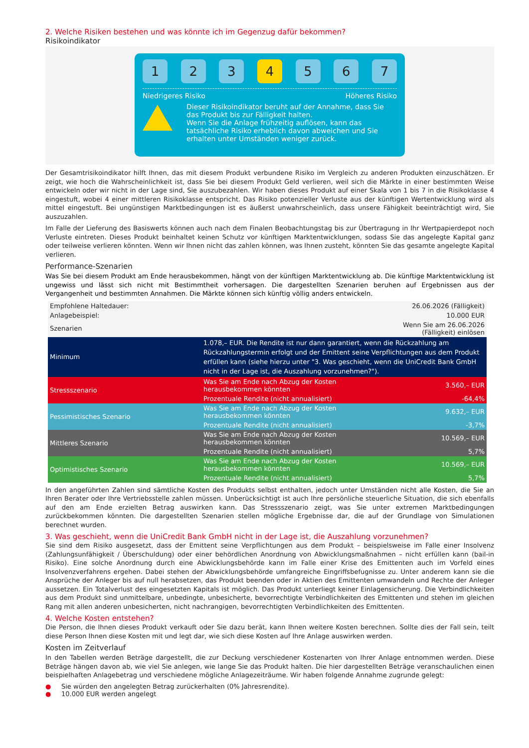2. Welche Risiken bestehen und was könnte ich im Gegenzug dafür bekommen?
Risikoindikator
1 2 3 4 5 6 7
Niedrigeres Risiko Höheres Risiko
Dieser Risikoindikator beruht auf der Annahme, dass Sie das Produkt bis zur Fälligkeit halten.
Wenn Sie die Anlage frühzeitig auflösen, kann das tatsächliche Risiko erheblich davon abweichen und Sie erhalten unter Umständen weniger zurück.
Der Gesamtrisikoindikator hilft Ihnen, das mit diesem Produkt verbundene Risiko im Vergleich zu anderen Produkten einzuschätzen. Er zeigt, wie hoch die Wahrscheinlichkeit ist, dass Sie bei diesem Produkt Geld verlieren, weil sich die Märkte in einer bestimmten Weise entwickeln oder wir nicht in der Lage sind, Sie auszubezahlen. Wir haben dieses Produkt auf einer Skala von 1 bis 7 in die Risikoklasse 4 eingestuft, wobei 4 einer mittleren Risikoklasse entspricht. Das Risiko potenzieller Verluste aus der künftigen Wertentwicklung wird als mittel eingestuft. Bei ungünstigen Marktbedingungen ist es äußerst unwahrscheinlich, dass unsere Fähigkeit beeinträchtigt wird, Sie auszuzahlen.
Im Falle der Lieferung des Basiswerts können auch nach dem Finalen Beobachtungstag bis zur Übertragung in Ihr Wertpapierdepot noch Verluste eintreten. Dieses Produkt beinhaltet keinen Schutz vor künftigen Marktentwicklungen, sodass Sie das angelegte Kapital ganz oder teilweise verlieren könnten. Wenn wir Ihnen nicht das zahlen können, was Ihnen zusteht, könnten Sie das gesamte angelegte Kapital verlieren.
Performance-Szenarien
Was Sie bei diesem Produkt am Ende herausbekommen, hängt von der künftigen Marktentwicklung ab. Die künftige Marktentwicklung ist ungewiss und lässt sich nicht mit Bestimmtheit vorhersagen. Die dargestellten Szenarien beruhen auf Ergebnissen aus der Vergangenheit und bestimmten Annahmen. Die Märkte können sich künftig völlig anders entwickeln.
| Empfohlene Haltedauer: | | 26.06.2026 (Fälligkeit) |
| Anlagebeispiel: | | 10.000 EUR |
| Szenarien | | Wenn Sie am 26.06.2026 (Fälligkeit) einlösen |
| Minimum | 1.078,– EUR. Die Rendite ist nur dann garantiert, wenn die Rückzahlung am Rückzahlungstermin erfolgt und der Emittent seine Verpflichtungen aus dem Produkt erfüllen kann (siehe hierzu unter "3. Was geschieht, wenn die UniCredit Bank GmbH nicht in der Lage ist, die Auszahlung vorzunehmen?"). | |
| Stressszenario | Was Sie am Ende nach Abzug der Kosten herausbekommen könnten | 3.560,– EUR |
| | Prozentuale Rendite (nicht annualisiert) | -64,4% |
| Pessimistisches Szenario | Was Sie am Ende nach Abzug der Kosten herausbekommen könnten | 9.632,– EUR |
| | Prozentuale Rendite (nicht annualisiert) | -3,7% |
| Mittleres Szenario | Was Sie am Ende nach Abzug der Kosten herausbekommen könnten | 10.569,– EUR |
| | Prozentuale Rendite (nicht annualisiert) | 5,7% |
| Optimistisches Szenario | Was Sie am Ende nach Abzug der Kosten herausbekommen könnten | 10.569,– EUR |
| | Prozentuale Rendite (nicht annualisiert) | 5,7% |
In den angeführten Zahlen sind sämtliche Kosten des Produkts selbst enthalten, jedoch unter Umständen nicht alle Kosten, die Sie an Ihren Berater oder Ihre Vertriebsstelle zahlen müssen. Unberücksichtigt ist auch Ihre persönliche steuerliche Situation, die sich ebenfalls auf den am Ende erzielten Betrag auswirken kann. Das Stressszenario zeigt, was Sie unter extremen Marktbedingungen zurückbekommen könnten. Die dargestellten Szenarien stellen mögliche Ergebnisse dar, die auf der Grundlage von Simulationen berechnet wurden.
3. Was geschieht, wenn die UniCredit Bank GmbH nicht in der Lage ist, die Auszahlung vorzunehmen?
Sie sind dem Risiko ausgesetzt, dass der Emittent seine Verpflichtungen aus dem Produkt – beispielsweise im Falle einer Insolvenz (Zahlungsunfähigkeit / Überschuldung) oder einer behördlichen Anordnung von Abwicklungsmaßnahmen – nicht erfüllen kann (bail-in Risiko). Eine solche Anordnung durch eine Abwicklungsbehörde kann im Falle einer Krise des Emittenten auch im Vorfeld eines Insolvenzverfahrens ergehen. Dabei stehen der Abwicklungsbehörde umfangreiche Eingriffsbefugnisse zu. Unter anderem kann sie die Ansprüche der Anleger bis auf null herabsetzen, das Produkt beenden oder in Aktien des Emittenten umwandeln und Rechte der Anleger aussetzen. Ein Totalverlust des eingesetzten Kapitals ist möglich. Das Produkt unterliegt keiner Einlagensicherung. Die Verbindlichkeiten aus dem Produkt sind unmittelbare, unbedingte, unbesicherte, bevorrechtigte Verbindlichkeiten des Emittenten und stehen im gleichen Rang mit allen anderen unbesicherten, nicht nachrangigen, bevorrechtigten Verbindlichkeiten des Emittenten.
4. Welche Kosten entstehen?
Die Person, die Ihnen dieses Produkt verkauft oder Sie dazu berät, kann Ihnen weitere Kosten berechnen. Sollte dies der Fall sein, teilt diese Person Ihnen diese Kosten mit und legt dar, wie sich diese Kosten auf Ihre Anlage auswirken werden.
Kosten im Zeitverlauf
In den Tabellen werden Beträge dargestellt, die zur Deckung verschiedener Kostenarten von Ihrer Anlage entnommen werden. Diese Beträge hängen davon ab, wie viel Sie anlegen, wie lange Sie das Produkt halten. Die hier dargestellten Beträge veranschaulichen einen beispielhaften Anlagebetrag und verschiedene mögliche Anlagezeiträume. Wir haben folgende Annahme zugrunde gelegt:
● Sie würden den angelegten Betrag zurückerhalten (0% Jahresrendite).
● 10.000 EUR werden angelegt